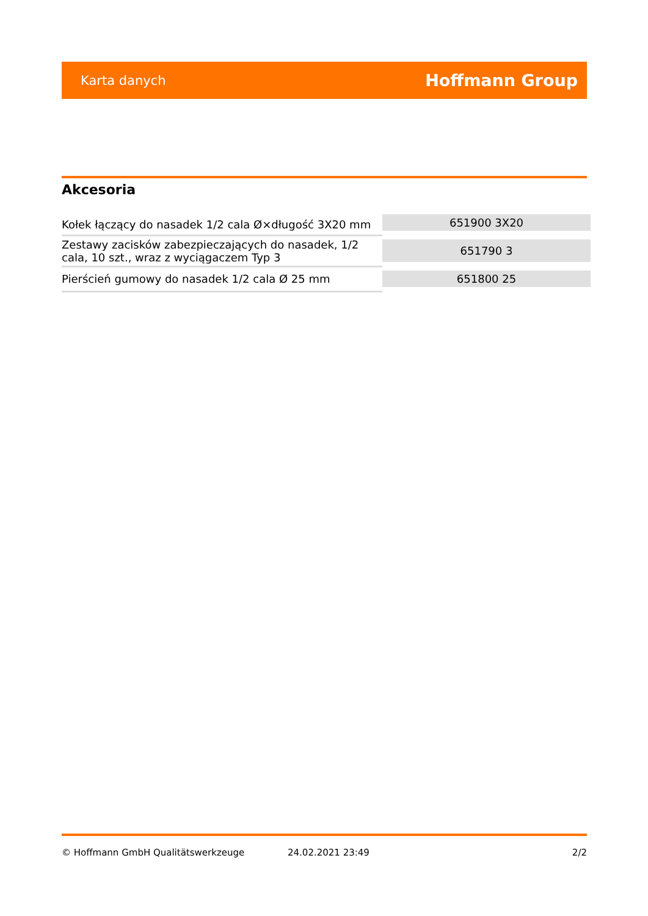Karta danych Hoffmann Group
Akcesoria
| Kołek łączący do nasadek 1/2 cala Ø×długość 3X20 mm | 651900 3X20 |
| Zestawy zacisków zabezpieczających do nasadek, 1/2 cala, 10 szt., wraz z wyciągaczem Typ 3 | 651790 3 |
| Pierścień gumowy do nasadek 1/2 cala Ø 25 mm | 651800 25 |
© Hoffmann GmbH Qualitätswerkzeuge 24.02.2021 23:49 2/2